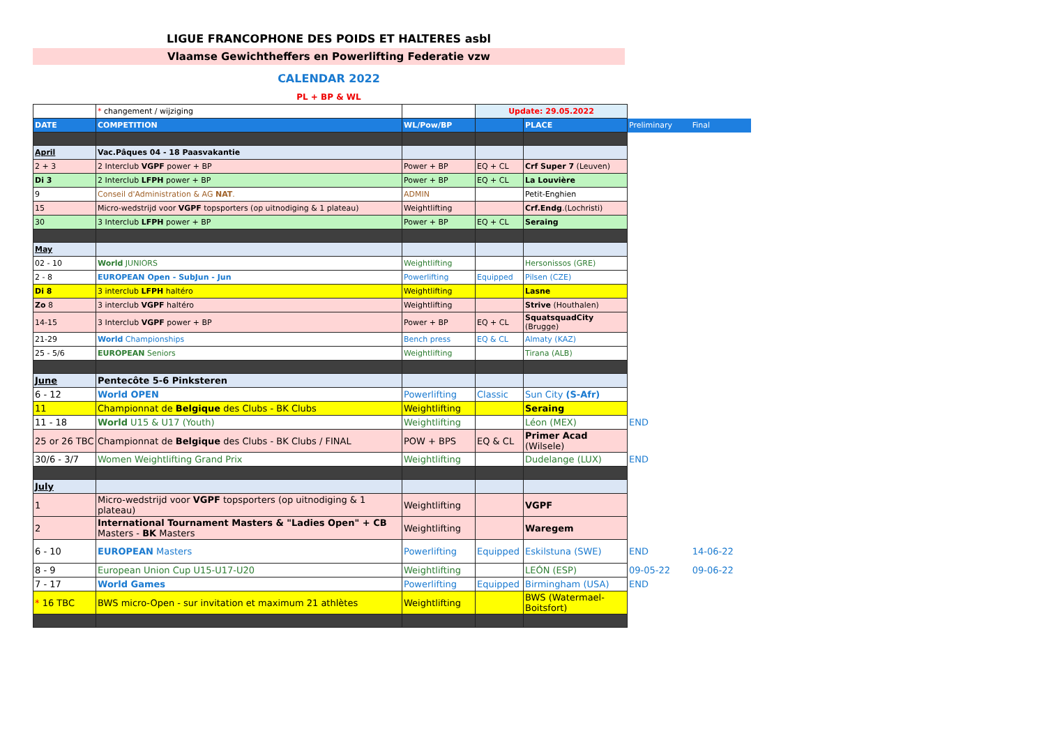LIGUE FRANCOPHONE DES POIDS ET HALTERES asbl
Vlaamse Gewichtheffers en Powerlifting Federatie vzw
CALENDAR 2022
PL + BP & WL
| | * changement / wijziging | | Update: 29.05.2022 | | | |
| DATE | COMPETITION | WL/Pow/BP | | PLACE | Preliminary | Final |
| April | Vac.Pâques 04 - 18 Paasvakantie | | | | | |
| 2 + 3 | 2 Interclub VGPF power + BP | Power + BP | EQ + CL | Crf Super 7 (Leuven) | | |
| Di 3 | 2 Interclub LFPH power + BP | Power + BP | EQ + CL | La Louvière | | |
| 9 | Conseil d'Administration & AG NAT . | ADMIN | | Petit-Enghien | | |
| 15 | Micro-wedstrijd voor VGPF topsporters (op uitnodiging & 1 plateau) | Weightlifting | | Crf.Endg .(Lochristi) | | |
| 30 | 3 Interclub LFPH power + BP | Power + BP | EQ + CL | Seraing | | |
| May | | | | | | |
| 02 - 10 | World JUNIORS | Weightlifting | | Hersonissos (GRE) | | |
| 2 - 8 | EUROPEAN Open - SubJun - Jun | Powerlifting | Equipped | Pilsen (CZE) | | |
| Di 8 | 3 interclub LFPH haltéro | Weightlifting | | Lasne | | |
| Zo 8 | 3 interclub VGPF haltéro | Weightlifting | | Strive (Houthalen) | | |
| 14-15 | 3 Interclub VGPF power + BP | Power + BP | EQ + CL | SquatsquadCity (Brugge) | | |
| 21-29 | World Championships | Bench press | EQ & CL | Almaty (KAZ) | | |
| 25 - 5/6 | EUROPEAN Seniors | Weightlifting | | Tirana (ALB) | | |
| June | Pentecôte 5-6 Pinksteren | | | | | |
| 6 - 12 | World OPEN | Powerlifting | Classic | Sun City (S-Afr) | | |
| 11 | Championnat de Belgique des Clubs - BK Clubs | Weightlifting | | Seraing | | |
| 11 - 18 | World U15 & U17 (Youth) | Weightlifting | | Léon (MEX) | END | |
| 25 or 26 TBC | Championnat de Belgique des Clubs - BK Clubs / FINAL | POW + BPS | EQ & CL | Primer Acad (Wilsele) | | |
| 30/6 - 3/7 | Women Weightlifting Grand Prix | Weightlifting | | Dudelange (LUX) | END | |
| July | | | | | | |
| 1 | Micro-wedstrijd voor VGPF topsporters (op uitnodiging & 1 plateau) | Weightlifting | | VGPF | | |
| 2 | International Tournament Masters & "Ladies Open" + CB Masters - BK Masters | Weightlifting | | Waregem | | |
| 6 - 10 | EUROPEAN Masters | Powerlifting | Equipped | Eskilstuna (SWE) | END | 14-06-22 |
| 8 - 9 | European Union Cup U15-U17-U20 | Weightlifting | | LEÓN (ESP) | 09-05-22 | 09-06-22 |
| 7 - 17 | World Games | Powerlifting | Equipped | Birmingham (USA) | END | |
| * 16 TBC | BWS micro-Open - sur invitation et maximum 21 athlètes | Weightlifting | | BWS (Watermael- Boitsfort) | | |